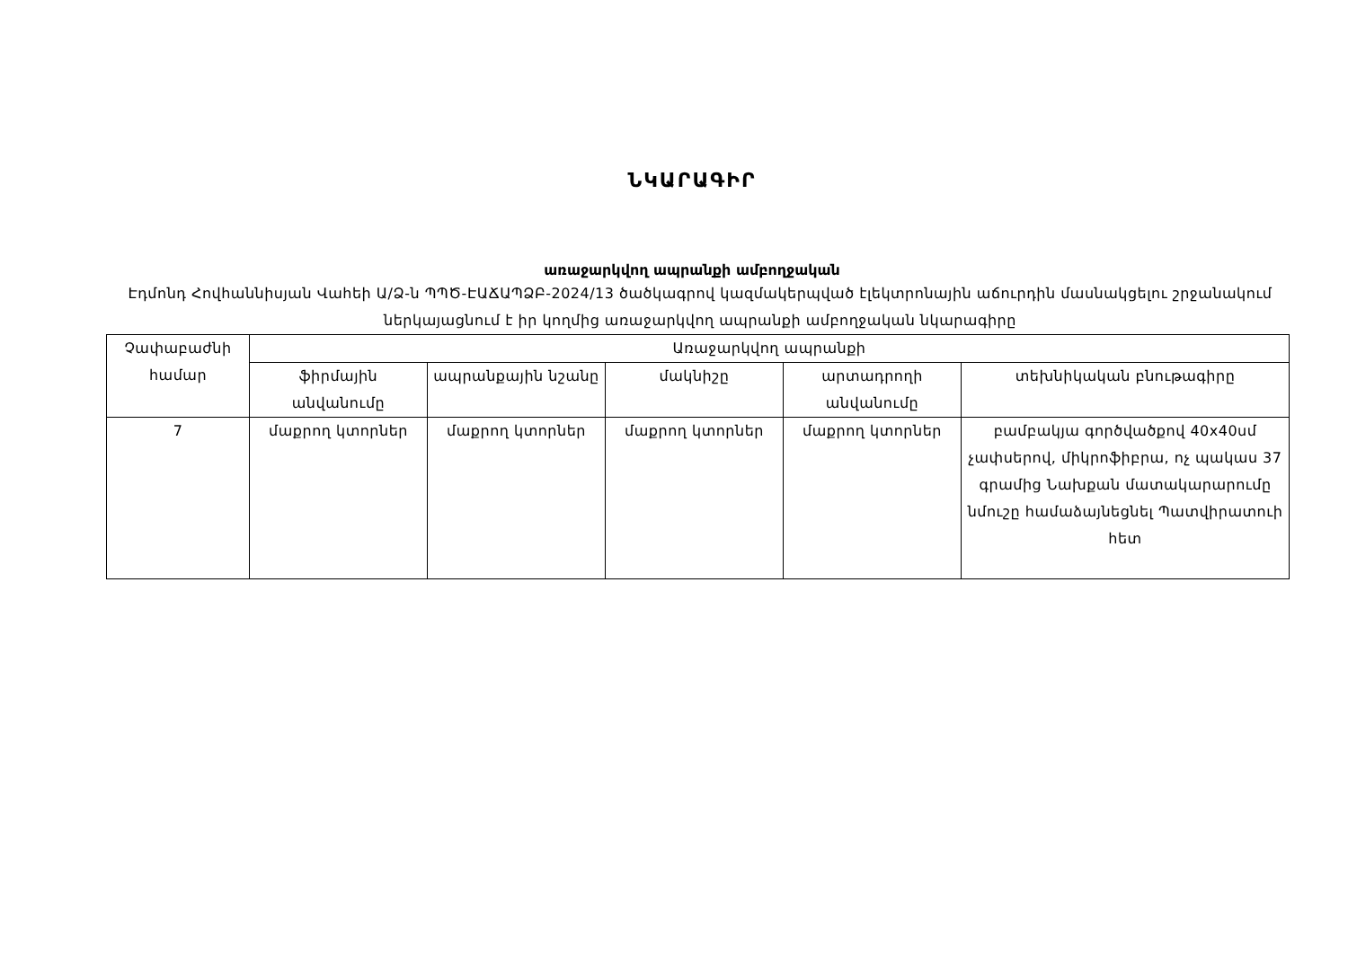ՆԿԱՐԱԳԻՐ
առաջարկվող ապրանքի ամբողջական
Էդմոնդ Հովհաննիսյան Վահեի Ա/Ձ-ն ՊՊԾ-ԷԱՃԱՊՁԲ-2024/13 ծածկագրով կազմակերպված էլեկտրոնային աճուրդին մասնակցելու շրջանակում ներկայացնում է իր կողմից առաջարկվող ապրանքի ամբողջական նկարագիրը
| Չափաբաժնի համար | Առաջարկվող ապրանքի | | | | |
| --- | --- | --- | --- | --- | --- |
| | ֆիրմային անվանումը | ապրանքային նշանը | մակնիշը | արտադրողի անվանումը | տեխնիկական բնութագիրը |
| 7 | մաքրող կտորներ | մաքրող կտորներ | մաքրող կտորներ | մաքրող կտորներ | բամբակյա գործվածքով 40x40սմ չափսերով, միկրոֆիբրա, ոչ պակաս 37 գրամից Նախքան մատակարարումը նմուշը համաձայնեցնել Պատվիրատուի հետ |